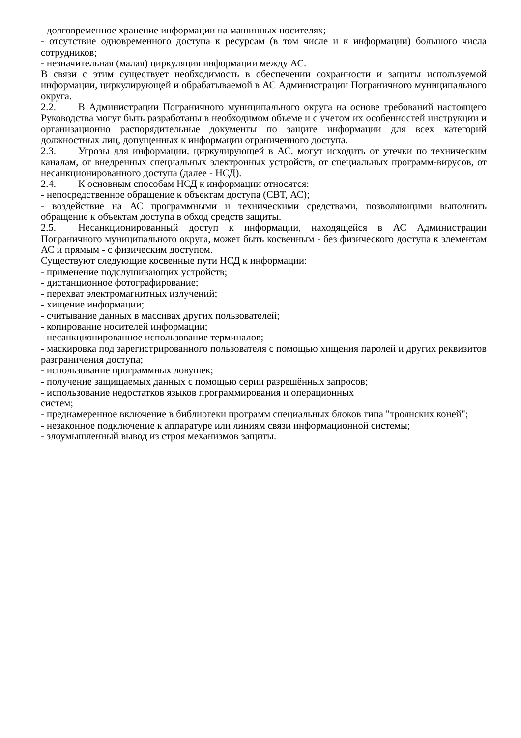- долговременное хранение информации на машинных носителях;
- отсутствие одновременного доступа к ресурсам (в том числе и к информации) большого числа сотрудников;
- незначительная (малая) циркуляция информации между АС.
В связи с этим существует необходимость в обеспечении сохранности и защиты используемой информации, циркулирующей и обрабатываемой в АС Администрации Пограничного муниципального округа.
2.2. В Администрации Пограничного муниципального округа на основе требований настоящего Руководства могут быть разработаны в необходимом объеме и с учетом их особенностей инструкции и организационно распорядительные документы по защите информации для всех категорий должностных лиц, допущенных к информации ограниченного доступа.
2.3. Угрозы для информации, циркулирующей в АС, могут исходить от утечки по техническим каналам, от внедренных специальных электронных устройств, от специальных программ-вирусов, от несанкционированного доступа (далее - НСД).
2.4. К основным способам НСД к информации относятся:
- непосредственное обращение к объектам доступа (СВТ, АС);
- воздействие на АС программными и техническими средствами, позволяющими выполнить обращение к объектам доступа в обход средств защиты.
2.5. Несанкционированный доступ к информации, находящейся в АС Администрации Пограничного муниципального округа, может быть косвенным - без физического доступа к элементам АС и прямым - с физическим доступом.
Существуют следующие косвенные пути НСД к информации:
- применение подслушивающих устройств;
- дистанционное фотографирование;
- перехват электромагнитных излучений;
- хищение информации;
- считывание данных в массивах других пользователей;
- копирование носителей информации;
- несанкционированное использование терминалов;
- маскировка под зарегистрированного пользователя с помощью хищения паролей и других реквизитов разграничения доступа;
- использование программных ловушек;
- получение защищаемых данных с помощью серии разрешённых запросов;
- использование недостатков языков программирования и операционных
систем;
- преднамеренное включение в библиотеки программ специальных блоков типа "троянских коней";
- незаконное подключение к аппаратуре или линиям связи информационной системы;
- злоумышленный вывод из строя механизмов защиты.